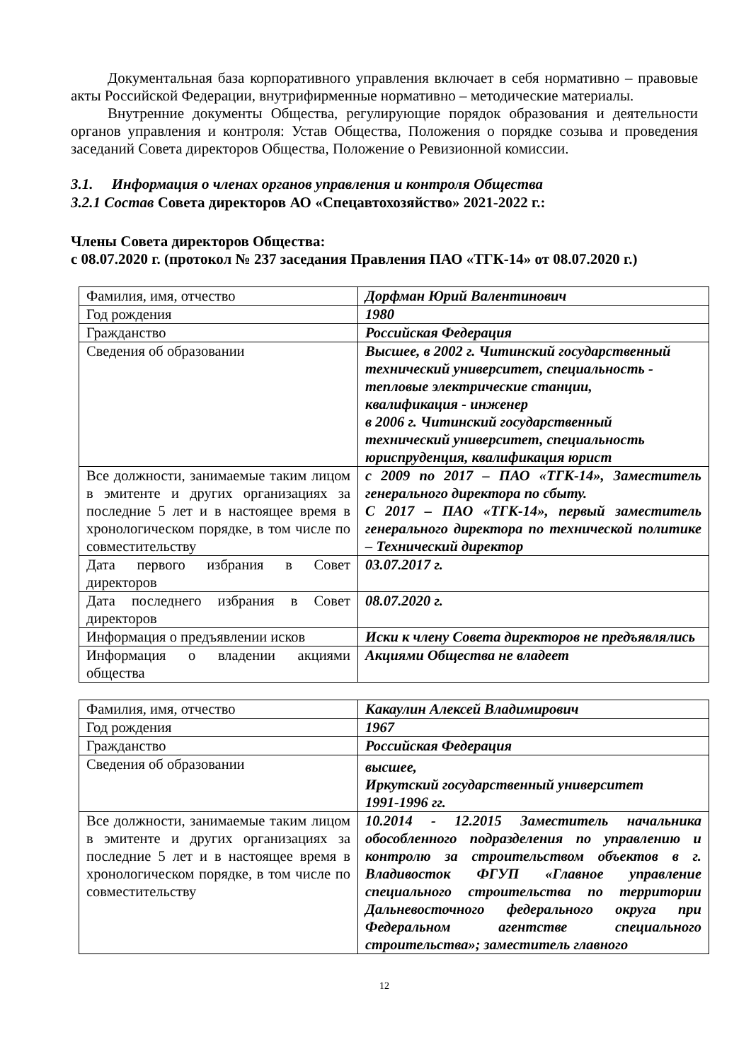Документальная база корпоративного управления включает в себя нормативно – правовые акты Российской Федерации, внутрифирменные нормативно – методические материалы.
Внутренние документы Общества, регулирующие порядок образования и деятельности органов управления и контроля: Устав Общества, Положения о порядке созыва и проведения заседаний Совета директоров Общества, Положение о Ревизионной комиссии.
3.1. Информация о членах органов управления и контроля Общества
3.2.1 Состав Совета директоров АО «Спецавтохозяйство» 2021-2022 г.:
Члены Совета директоров Общества:
с 08.07.2020 г. (протокол № 237 заседания Правления ПАО «ТГК-14» от 08.07.2020 г.)
| Фамилия, имя, отчество | Дорфман Юрий Валентинович |
| Год рождения | 1980 |
| Гражданство | Российская Федерация |
| Сведения об образовании | Высшее, в 2002 г. Читинский государственный технический университет, специальность - тепловые электрические станции, квалификация - инженер в 2006 г. Читинский государственный технический университет, специальность юриспруденция, квалификация юрист |
| Все должности, занимаемые таким лицом в эмитенте и других организациях за последние 5 лет и в настоящее время в хронологическом порядке, в том числе по совместительству | с 2009 по 2017 – ПАО «ТГК-14», Заместитель генерального директора по сбыту. С 2017 – ПАО «ТГК-14», первый заместитель генерального директора по технической политике – Технический директор |
| Дата первого избрания в Совет директоров | 03.07.2017 г. |
| Дата последнего избрания в Совет директоров | 08.07.2020 г. |
| Информация о предъявлении исков | Иски к члену Совета директоров не предъявлялись |
| Информация о владении акциями общества | Акциями Общества не владеет |
| Фамилия, имя, отчество | Какаулин Алексей Владимирович |
| Год рождения | 1967 |
| Гражданство | Российская Федерация |
| Сведения об образовании | высшее, Иркутский государственный университет 1991-1996 гг. |
| Все должности, занимаемые таким лицом в эмитенте и других организациях за последние 5 лет и в настоящее время в хронологическом порядке, в том числе по совместительству | 10.2014 - 12.2015 Заместитель начальника обособленного подразделения по управлению и контролю за строительством объектов в г. Владивосток ФГУП «Главное управление специального строительства по территории Дальневосточного федерального округа при Федеральном агентстве специального строительства»; заместитель главного |
12